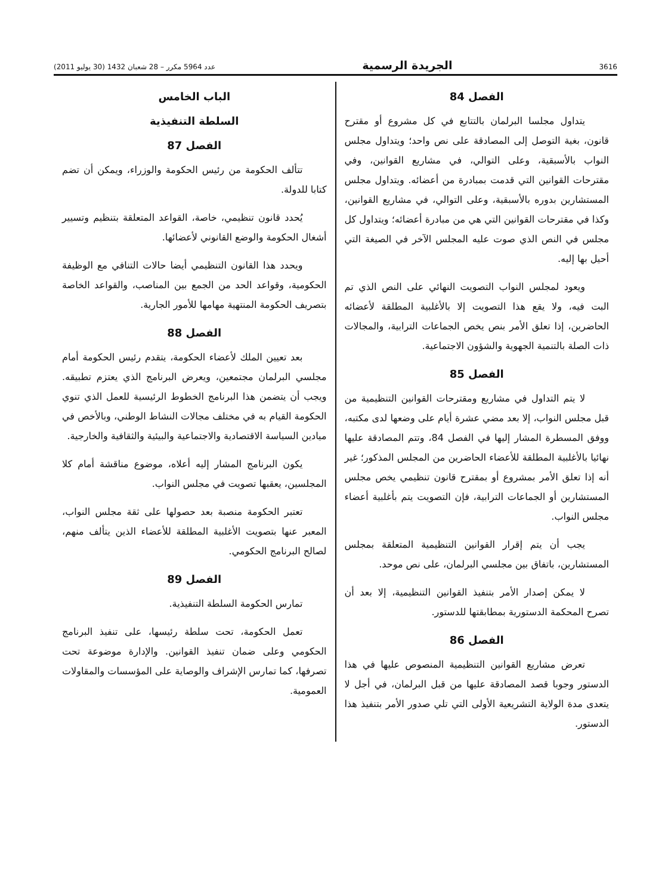3616 الجريدة الرسمية عدد 5964 مكرر – 28 شعبان 1432 (30 يوليو 2011)
الفصل 84
يتداول مجلسا البرلمان بالتتابع في كل مشروع أو مقترح قانون، بغية التوصل إلى المصادقة على نص واحد؛ ويتداول مجلس النواب بالأسبقية، وعلى التوالي، في مشاريع القوانين، وفي مقترحات القوانين التي قدمت بمبادرة من أعضائه. ويتداول مجلس المستشارين بدوره بالأسبقية، وعلى التوالي، في مشاريع القوانين، وكذا في مقترحات القوانين التي هي من مبادرة أعضائه؛ ويتداول كل مجلس في النص الذي صوت عليه المجلس الآخر في الصيغة التي أحيل بها إليه.
ويعود لمجلس النواب التصويت النهائي على النص الذي تم البت فيه، ولا يقع هذا التصويت إلا بالأغلبية المطلقة لأعضائه الحاضرين، إذا تعلق الأمر بنص يخص الجماعات الترابية، والمجالات ذات الصلة بالتنمية الجهوية والشؤون الاجتماعية.
الفصل 85
لا يتم التداول في مشاريع ومقترحات القوانين التنظيمية من قبل مجلس النواب، إلا بعد مضي عشرة أيام على وضعها لدى مكتبه، ووفق المسطرة المشار إليها في الفصل 84، وتتم المصادقة عليها نهائيا بالأغلبية المطلقة للأعضاء الحاضرين من المجلس المذكور؛ غير أنه إذا تعلق الأمر بمشروع أو بمقترح قانون تنظيمي يخص مجلس المستشارين أو الجماعات الترابية، فإن التصويت يتم بأغلبية أعضاء مجلس النواب.
يجب أن يتم إقرار القوانين التنظيمية المتعلقة بمجلس المستشارين، باتفاق بين مجلسي البرلمان، على نص موحد.
لا يمكن إصدار الأمر بتنفيذ القوانين التنظيمية، إلا بعد أن تصرح المحكمة الدستورية بمطابقتها للدستور.
الفصل 86
تعرض مشاريع القوانين التنظيمية المنصوص عليها في هذا الدستور وجوبا قصد المصادقة عليها من قبل البرلمان، في أجل لا يتعدى مدة الولاية التشريعية الأولى التي تلي صدور الأمر بتنفيذ هذا الدستور.
الباب الخامس
السلطة التنفيذية
الفصل 87
تتألف الحكومة من رئيس الحكومة والوزراء، ويمكن أن تضم كتابا للدولة.
يُحدد قانون تنظيمي، خاصة، القواعد المتعلقة بتنظيم وتسيير أشغال الحكومة والوضع القانوني لأعضائها.
ويحدد هذا القانون التنظيمي أيضا حالات التنافي مع الوظيفة الحكومية، وقواعد الحد من الجمع بين المناصب، والقواعد الخاصة بتصريف الحكومة المنتهية مهامها للأمور الجارية.
الفصل 88
بعد تعيين الملك لأعضاء الحكومة، يتقدم رئيس الحكومة أمام مجلسي البرلمان مجتمعين، ويعرض البرنامج الذي يعتزم تطبيقه. ويجب أن يتضمن هذا البرنامج الخطوط الرئيسية للعمل الذي تنوي الحكومة القيام به في مختلف مجالات النشاط الوطني، وبالأخص في ميادين السياسة الاقتصادية والاجتماعية والبيئية والثقافية والخارجية.
يكون البرنامج المشار إليه أعلاه، موضوع مناقشة أمام كلا المجلسين، يعقبها تصويت في مجلس النواب.
تعتبر الحكومة منصبة بعد حصولها على ثقة مجلس النواب، المعبر عنها بتصويت الأغلبية المطلقة للأعضاء الذين يتألف منهم، لصالح البرنامج الحكومي.
الفصل 89
تمارس الحكومة السلطة التنفيذية.
تعمل الحكومة، تحت سلطة رئيسها، على تنفيذ البرنامج الحكومي وعلى ضمان تنفيذ القوانين. والإدارة موضوعة تحت تصرفها، كما تمارس الإشراف والوصاية على المؤسسات والمقاولات العمومية.